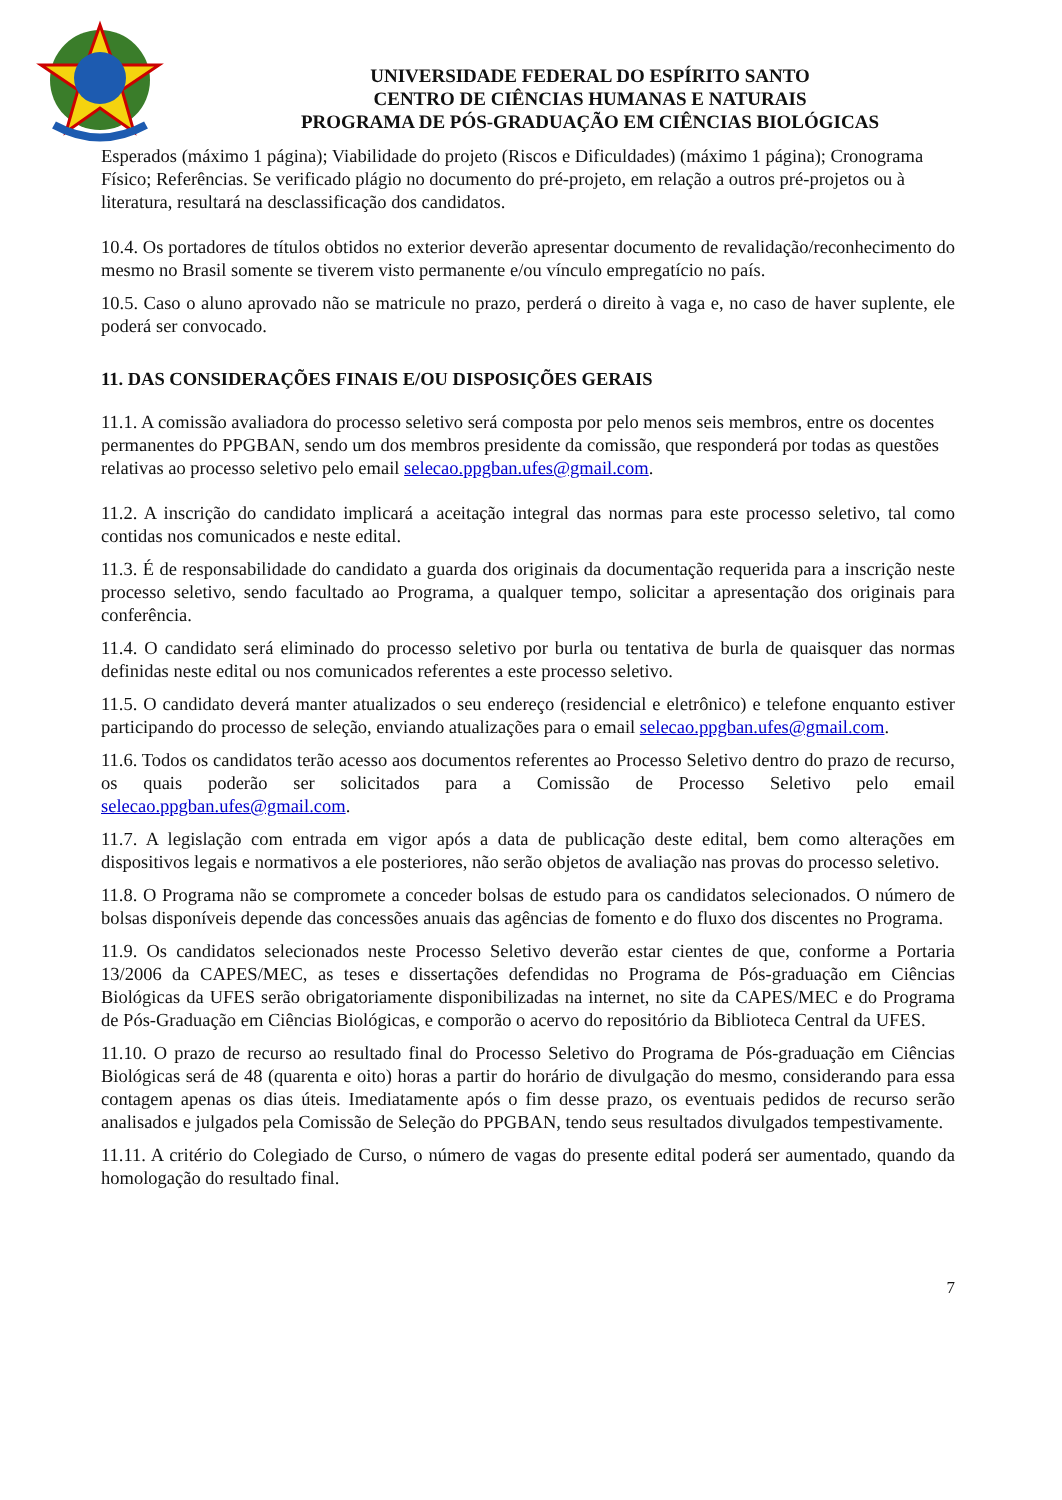UNIVERSIDADE FEDERAL DO ESPÍRITO SANTO
CENTRO DE CIÊNCIAS HUMANAS E NATURAIS
PROGRAMA DE PÓS-GRADUAÇÃO EM CIÊNCIAS BIOLÓGICAS
Esperados (máximo 1 página); Viabilidade do projeto (Riscos e Dificuldades) (máximo 1 página); Cronograma Físico; Referências. Se verificado plágio no documento do pré-projeto, em relação a outros pré-projetos ou à literatura, resultará na desclassificação dos candidatos.
10.4. Os portadores de títulos obtidos no exterior deverão apresentar documento de revalidação/reconhecimento do mesmo no Brasil somente se tiverem visto permanente e/ou vínculo empregatício no país.
10.5. Caso o aluno aprovado não se matricule no prazo, perderá o direito à vaga e, no caso de haver suplente, ele poderá ser convocado.
11. DAS CONSIDERAÇÕES FINAIS E/OU DISPOSIÇÕES GERAIS
11.1. A comissão avaliadora do processo seletivo será composta por pelo menos seis membros, entre os docentes permanentes do PPGBAN, sendo um dos membros presidente da comissão, que responderá por todas as questões relativas ao processo seletivo pelo email selecao.ppgban.ufes@gmail.com.
11.2. A inscrição do candidato implicará a aceitação integral das normas para este processo seletivo, tal como contidas nos comunicados e neste edital.
11.3. É de responsabilidade do candidato a guarda dos originais da documentação requerida para a inscrição neste processo seletivo, sendo facultado ao Programa, a qualquer tempo, solicitar a apresentação dos originais para conferência.
11.4. O candidato será eliminado do processo seletivo por burla ou tentativa de burla de quaisquer das normas definidas neste edital ou nos comunicados referentes a este processo seletivo.
11.5. O candidato deverá manter atualizados o seu endereço (residencial e eletrônico) e telefone enquanto estiver participando do processo de seleção, enviando atualizações para o email selecao.ppgban.ufes@gmail.com.
11.6. Todos os candidatos terão acesso aos documentos referentes ao Processo Seletivo dentro do prazo de recurso, os quais poderão ser solicitados para a Comissão de Processo Seletivo pelo email selecao.ppgban.ufes@gmail.com.
11.7. A legislação com entrada em vigor após a data de publicação deste edital, bem como alterações em dispositivos legais e normativos a ele posteriores, não serão objetos de avaliação nas provas do processo seletivo.
11.8. O Programa não se compromete a conceder bolsas de estudo para os candidatos selecionados. O número de bolsas disponíveis depende das concessões anuais das agências de fomento e do fluxo dos discentes no Programa.
11.9. Os candidatos selecionados neste Processo Seletivo deverão estar cientes de que, conforme a Portaria 13/2006 da CAPES/MEC, as teses e dissertações defendidas no Programa de Pós-graduação em Ciências Biológicas da UFES serão obrigatoriamente disponibilizadas na internet, no site da CAPES/MEC e do Programa de Pós-Graduação em Ciências Biológicas, e comporão o acervo do repositório da Biblioteca Central da UFES.
11.10. O prazo de recurso ao resultado final do Processo Seletivo do Programa de Pós-graduação em Ciências Biológicas será de 48 (quarenta e oito) horas a partir do horário de divulgação do mesmo, considerando para essa contagem apenas os dias úteis. Imediatamente após o fim desse prazo, os eventuais pedidos de recurso serão analisados e julgados pela Comissão de Seleção do PPGBAN, tendo seus resultados divulgados tempestivamente.
11.11. A critério do Colegiado de Curso, o número de vagas do presente edital poderá ser aumentado, quando da homologação do resultado final.
7